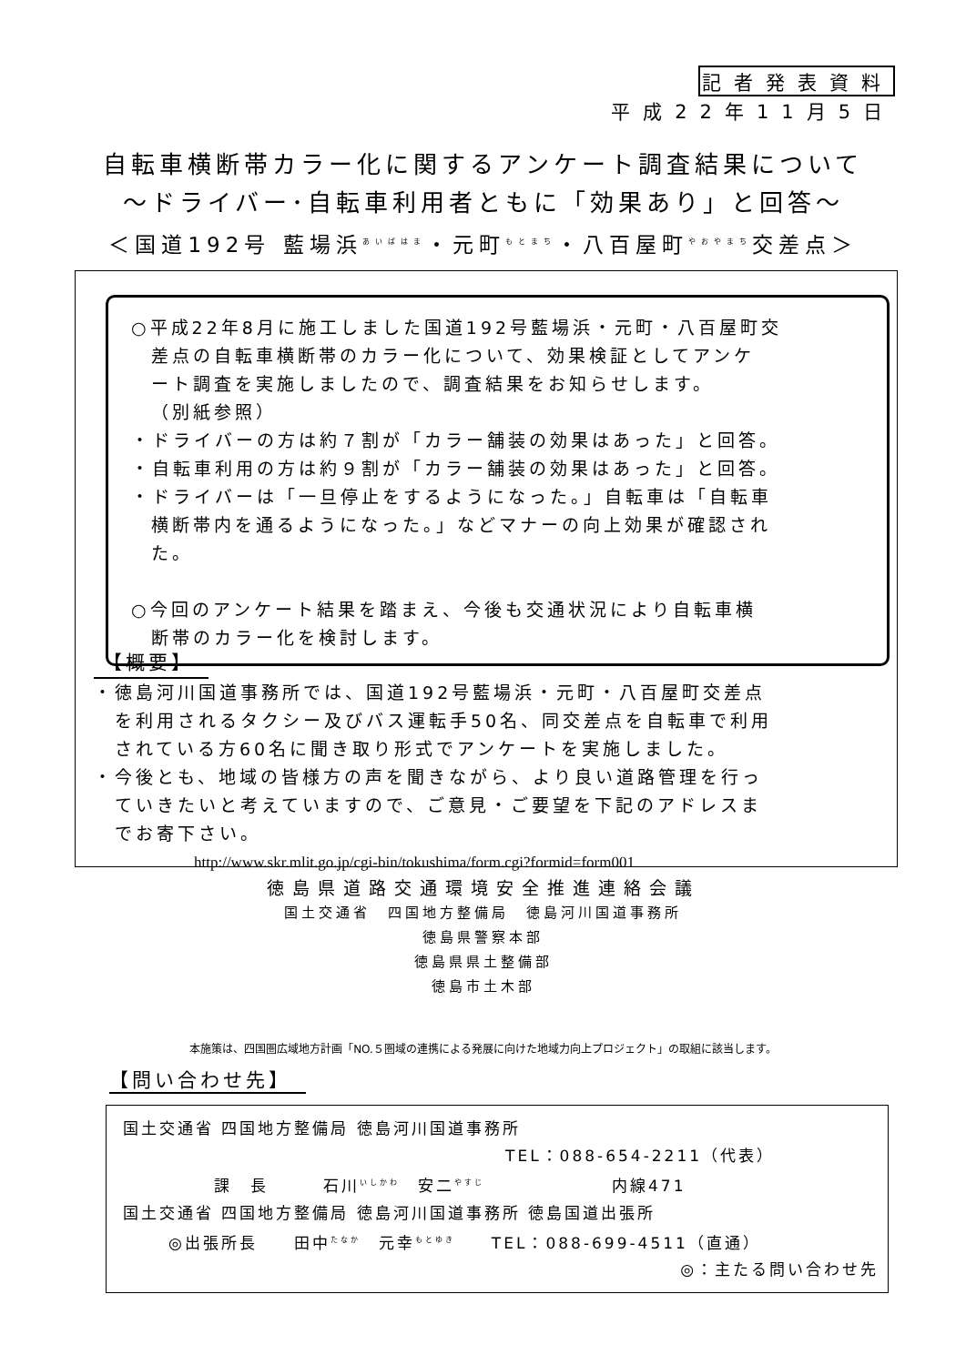記者発表資料
平成22年11月5日
自転車横断帯カラー化に関するアンケート調査結果について
～ドライバー･自転車利用者ともに「効果あり」と回答～
＜国道192号 藍場浜<sup>あいばはま</sup>・元町<sup>もとまち</sup>・八百屋町<sup>やおやまち</sup>交差点＞
○平成22年8月に施工しました国道192号藍場浜・元町・八百屋町交
差点の自転車横断帯のカラー化について、効果検証としてアンケ
ート調査を実施しましたので、調査結果をお知らせします。
（別紙参照）
・ドライバーの方は約７割が「カラー舗装の効果はあった」と回答。
・自転車利用の方は約９割が「カラー舗装の効果はあった」と回答。
・ドライバーは「一旦停止をするようになった。」自転車は「自転車
横断帯内を通るようになった。」などマナーの向上効果が確認され
た。
○今回のアンケート結果を踏まえ、今後も交通状況により自転車横
断帯のカラー化を検討します。
【概要】
・徳島河川国道事務所では、国道192号藍場浜・元町・八百屋町交差点
　を利用されるタクシー及びバス運転手50名、同交差点を自転車で利用
　されている方60名に聞き取り形式でアンケートを実施しました。
・今後とも、地域の皆様方の声を聞きながら、より良い道路管理を行っ
　ていきたいと考えていますので、ご意見・ご要望を下記のアドレスま
　でお寄下さい。
http://www.skr.mlit.go.jp/cgi-bin/tokushima/form.cgi?formid=form001
徳島県道路交通環境安全推進連絡会議
国土交通省　四国地方整備局　徳島河川国道事務所
徳島県警察本部
徳島県県土整備部
徳島市土木部
本施策は、四国圏広域地方計画「NO.５圏域の連携による発展に向けた地域力向上プロジェクト」の取組に該当します。
【問い合わせ先】
国土交通省 四国地方整備局 徳島河川国道事務所
TEL：088-654-2211（代表）
課　長　　　石川<sup>いしかわ</sup>　安二<sup>やすじ</sup>　　　　　　　内線471
国土交通省 四国地方整備局 徳島河川国道事務所 徳島国道出張所
◎出張所長　　田中<sup>たなか</sup>　元幸<sup>もとゆき</sup>　　TEL：088-699-4511（直通）
◎：主たる問い合わせ先